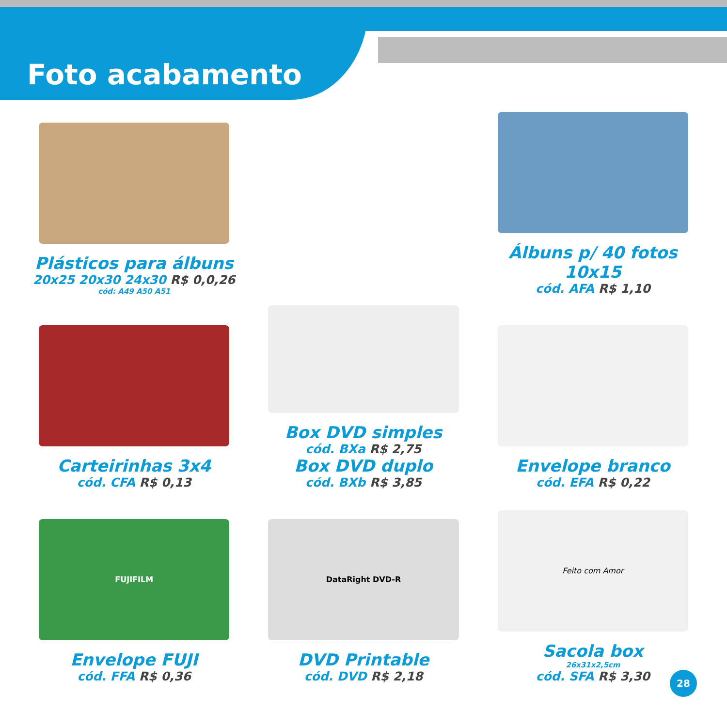Foto acabamento
Plásticos para álbuns
20x25 20x30 24x30 R$ 0,0,26
cód: A49 A50 A51
Álbuns p/ 40 fotos 10x15
cód. AFA R$ 1,10
Carteirinhas 3x4
cód. CFA R$ 0,13
Box DVD simples
cód. BXa R$ 2,75
Box DVD duplo
cód. BXb R$ 3,85
Envelope branco
cód. EFA R$ 0,22
FUJIFILM
Envelope FUJI
cód. FFA R$ 0,36
DataRight DVD-R
DVD Printable
cód. DVD R$ 2,18
Feito com Amor
Sacola box
26x31x2,5cm
cód. SFA R$ 3,30
28